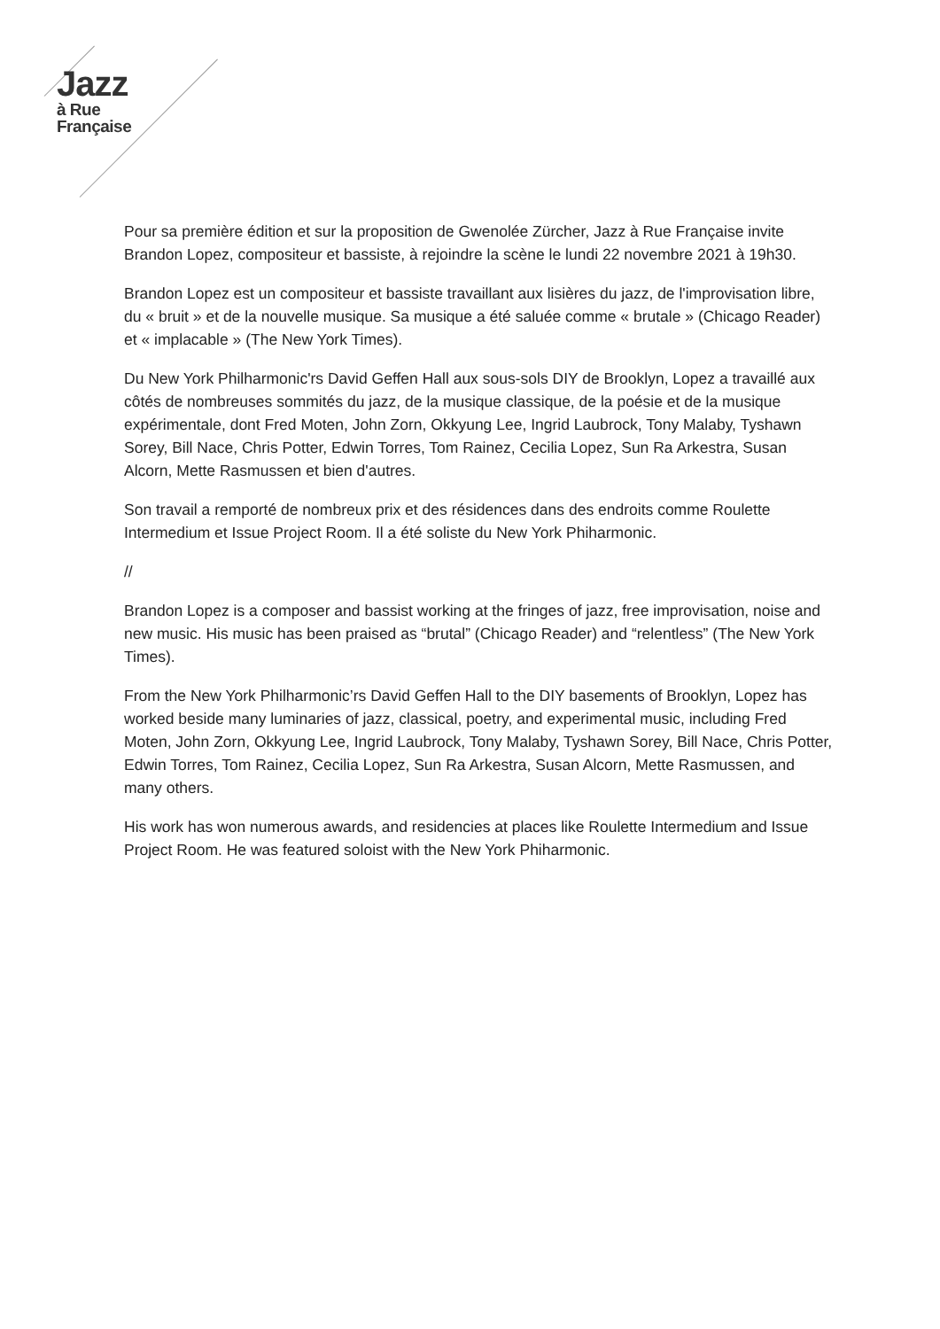Jazz
à Rue
Française
Pour sa première édition et sur la proposition de Gwenolée Zürcher, Jazz à Rue Française invite Brandon Lopez, compositeur et bassiste, à rejoindre la scène le lundi 22 novembre 2021 à 19h30.
Brandon Lopez est un compositeur et bassiste travaillant aux lisières du jazz, de l'improvisation libre, du « bruit » et de la nouvelle musique. Sa musique a été saluée comme « brutale » (Chicago Reader) et « implacable » (The New York Times).
Du New York Philharmonic'rs David Geffen Hall aux sous-sols DIY de Brooklyn, Lopez a travaillé aux côtés de nombreuses sommités du jazz, de la musique classique, de la poésie et de la musique expérimentale, dont Fred Moten, John Zorn, Okkyung Lee, Ingrid Laubrock, Tony Malaby, Tyshawn Sorey, Bill Nace, Chris Potter, Edwin Torres, Tom Rainez, Cecilia Lopez, Sun Ra Arkestra, Susan Alcorn, Mette Rasmussen et bien d'autres.
Son travail a remporté de nombreux prix et des résidences dans des endroits comme Roulette Intermedium et Issue Project Room. Il a été soliste du New York Phiharmonic.
//
Brandon Lopez is a composer and bassist working at the fringes of jazz, free improvisation, noise and new music. His music has been praised as “brutal” (Chicago Reader) and “relentless” (The New York Times).
From the New York Philharmonic’rs David Geffen Hall to the DIY basements of Brooklyn, Lopez has worked beside many luminaries of jazz, classical, poetry, and experimental music, including Fred Moten, John Zorn, Okkyung Lee, Ingrid Laubrock, Tony Malaby, Tyshawn Sorey, Bill Nace, Chris Potter, Edwin Torres, Tom Rainez, Cecilia Lopez, Sun Ra Arkestra, Susan Alcorn, Mette Rasmussen, and many others.
His work has won numerous awards, and residencies at places like Roulette Intermedium and Issue Project Room. He was featured soloist with the New York Phiharmonic.